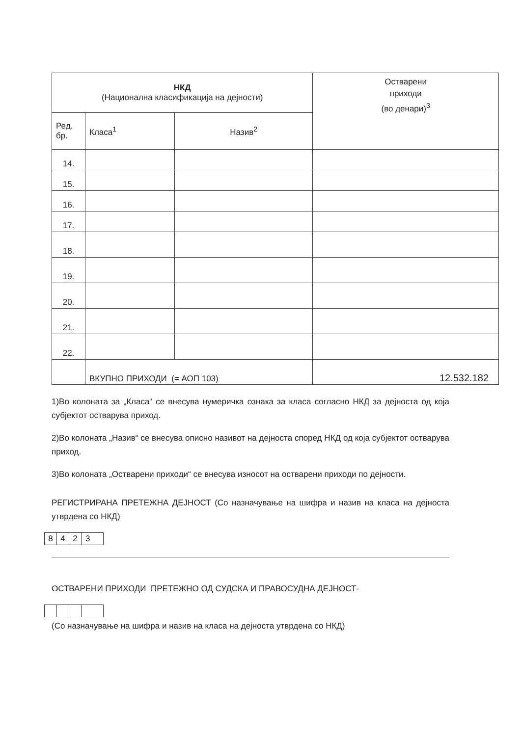| НКД (Национална класификација на дејности) | | | Остварени приходи (во денари)<sup>3</sup> |
| --- | --- | --- | --- |
| Ред. бр. | Класа<sup>1</sup> | Назив<sup>2</sup> | |
| 14. | | | |
| 15. | | | |
| 16. | | | |
| 17. | | | |
| 18. | | | |
| 19. | | | |
| 20. | | | |
| 21. | | | |
| 22. | | | |
| | ВКУПНО ПРИХОДИ (= АОП 103) | | 12.532.182 |
1)Во колоната за „Класа“ се внесува нумеричка ознака за класа согласно НКД за дејноста од која субјектот остварува приход.
2)Во колоната „Назив“ се внесува описно називот на дејноста според НКД од која субјектот остварува приход.
3)Во колоната „Остварени приходи“ се внесува износот на остварени приходи по дејности.
РЕГИСТРИРАНА ПРЕТЕЖНА ДЕЈНОСТ (Со назначување на шифра и назив на класа на дејноста утврдена со НКД)
8423
ОСТВАРЕНИ ПРИХОДИ ПРЕТЕЖНО ОД СУДСКА И ПРАВОСУДНА ДЕЈНОСТ-
(Со назначување на шифра и назив на класа на дејноста утврдена со НКД)